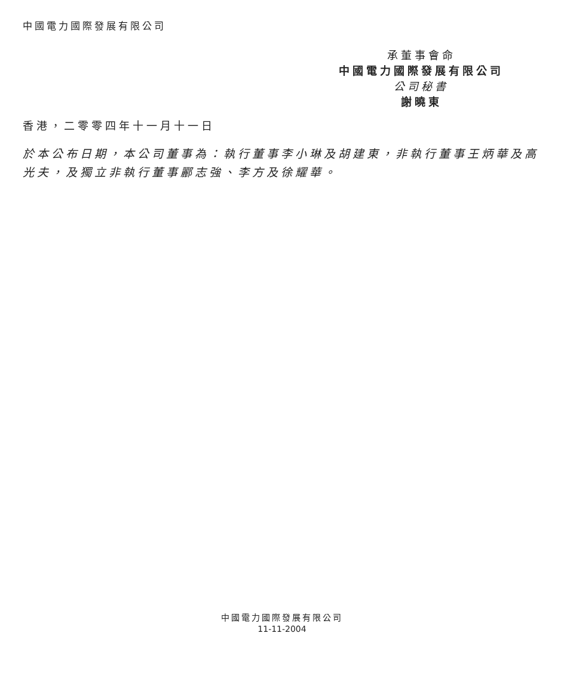中國電力國際發展有限公司
承董事會命
中國電力國際發展有限公司
公司秘書
謝曉東
香港，二零零四年十一月十一日
於本公布日期，本公司董事為：執行董事李小琳及胡建東，非執行董事王炳華及高光夫，及獨立非執行董事酈志強、李方及徐耀華。
中國電力國際發展有限公司
11-11-2004